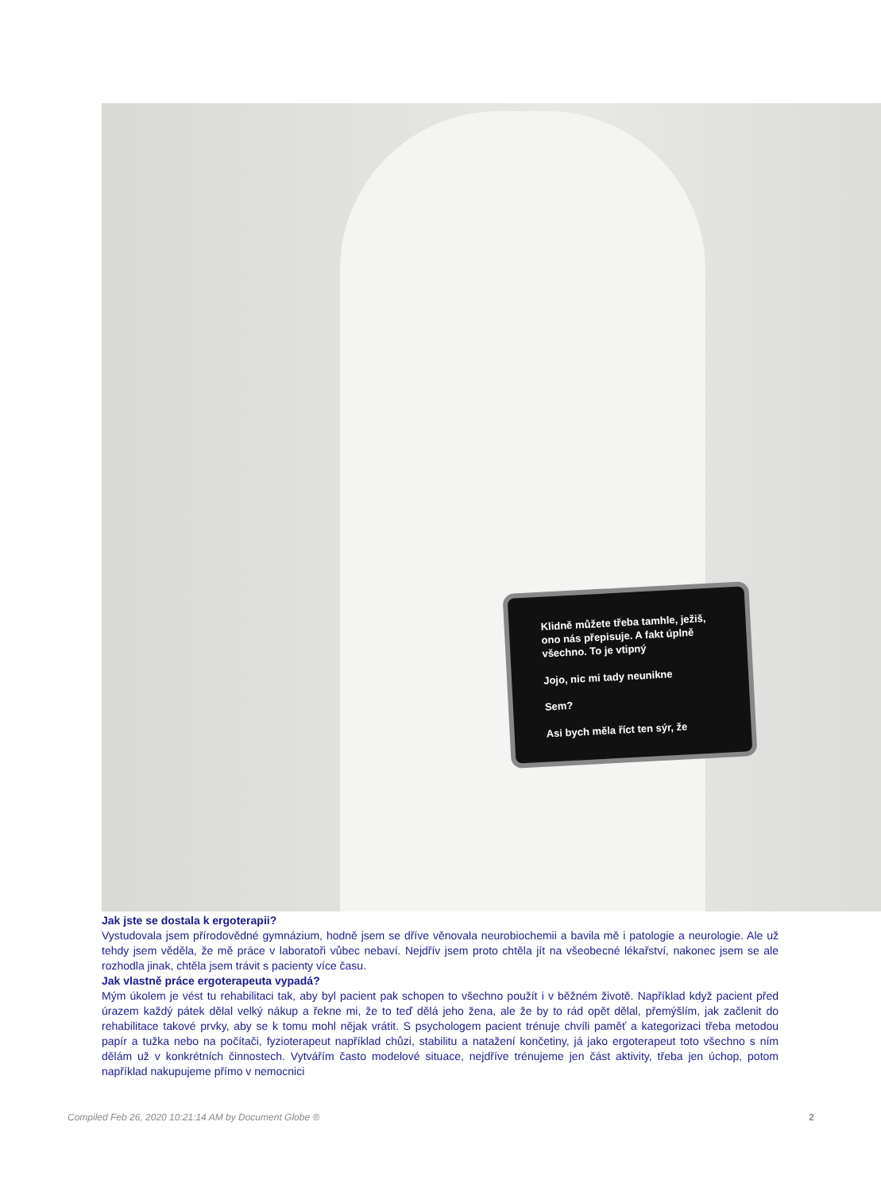Klidně můžete třeba tamhle, ježiš, ono nás přepisuje. A fakt úplně všechno. To je vtipný
Jojo, nic mi tady neunikne
Sem?
Asi bych měla říct ten sýr, že
Jak jste se dostala k ergoterapii?
Vystudovala jsem přírodovědné gymnázium, hodně jsem se dříve věnovala neurobiochemii a bavila mě i patologie a neurologie. Ale už tehdy jsem věděla, že mě práce v laboratoři vůbec nebaví. Nejdřív jsem proto chtěla jít na všeobecné lékařství, nakonec jsem se ale rozhodla jinak, chtěla jsem trávit s pacienty více času.
Jak vlastně práce ergoterapeuta vypadá?
Mým úkolem je vést tu rehabilitaci tak, aby byl pacient pak schopen to všechno použít i v běžném životě. Například když pacient před úrazem každý pátek dělal velký nákup a řekne mi, že to teď dělá jeho žena, ale že by to rád opět dělal, přemýšlím, jak začlenit do rehabilitace takové prvky, aby se k tomu mohl nějak vrátit. S psychologem pacient trénuje chvíli paměť a kategorizaci třeba metodou papír a tužka nebo na počítači, fyzioterapeut například chůzi, stabilitu a natažení končetiny, já jako ergoterapeut toto všechno s ním dělám už v konkrétních činnostech. Vytvářím často modelové situace, nejdříve trénujeme jen část aktivity, třeba jen úchop, potom například nakupujeme přímo v nemocnici
Compiled Feb 26, 2020 10:21:14 AM by Document Globe ® 2